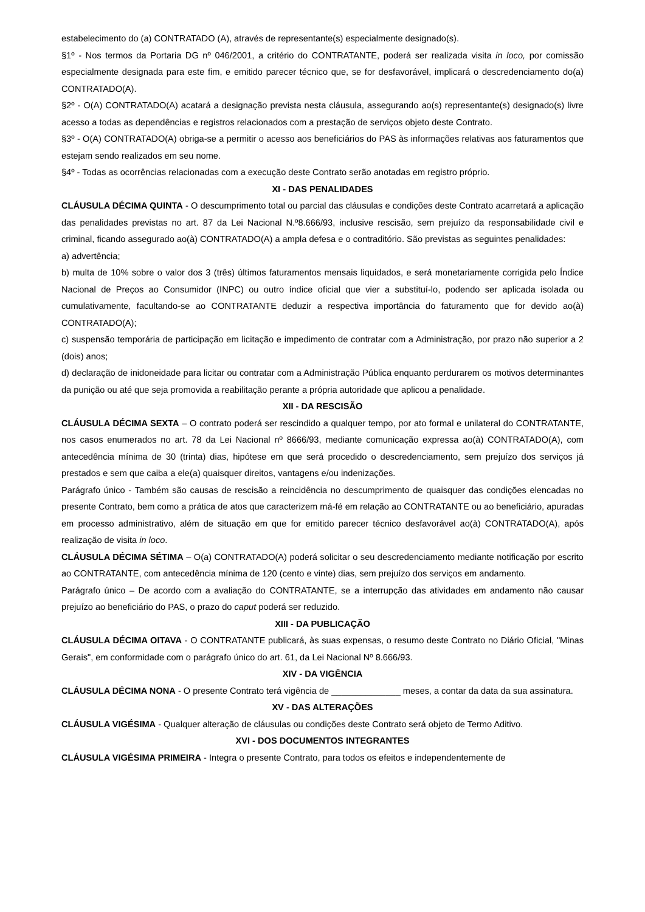estabelecimento do (a) CONTRATADO (A), através de representante(s) especialmente designado(s).
§1º - Nos termos da Portaria DG nº 046/2001, a critério do CONTRATANTE, poderá ser realizada visita in loco, por comissão especialmente designada para este fim, e emitido parecer técnico que, se for desfavorável, implicará o descredenciamento do(a) CONTRATADO(A).
§2º - O(A) CONTRATADO(A) acatará a designação prevista nesta cláusula, assegurando ao(s) representante(s) designado(s) livre acesso a todas as dependências e registros relacionados com a prestação de serviços objeto deste Contrato.
§3º - O(A) CONTRATADO(A) obriga-se a permitir o acesso aos beneficiários do PAS às informações relativas aos faturamentos que estejam sendo realizados em seu nome.
§4º - Todas as ocorrências relacionadas com a execução deste Contrato serão anotadas em registro próprio.
XI - DAS PENALIDADES
CLÁUSULA DÉCIMA QUINTA - O descumprimento total ou parcial das cláusulas e condições deste Contrato acarretará a aplicação das penalidades previstas no art. 87 da Lei Nacional N.º8.666/93, inclusive rescisão, sem prejuízo da responsabilidade civil e criminal, ficando assegurado ao(à) CONTRATADO(A) a ampla defesa e o contraditório. São previstas as seguintes penalidades:
a) advertência;
b) multa de 10% sobre o valor dos 3 (três) últimos faturamentos mensais liquidados, e será monetariamente corrigida pelo Índice Nacional de Preços ao Consumidor (INPC) ou outro índice oficial que vier a substituí-lo, podendo ser aplicada isolada ou cumulativamente, facultando-se ao CONTRATANTE deduzir a respectiva importância do faturamento que for devido ao(à) CONTRATADO(A);
c) suspensão temporária de participação em licitação e impedimento de contratar com a Administração, por prazo não superior a 2 (dois) anos;
d) declaração de inidoneidade para licitar ou contratar com a Administração Pública enquanto perdurarem os motivos determinantes da punição ou até que seja promovida a reabilitação perante a própria autoridade que aplicou a penalidade.
XII - DA RESCISÃO
CLÁUSULA DÉCIMA SEXTA – O contrato poderá ser rescindido a qualquer tempo, por ato formal e unilateral do CONTRATANTE, nos casos enumerados no art. 78 da Lei Nacional nº 8666/93, mediante comunicação expressa ao(à) CONTRATADO(A), com antecedência mínima de 30 (trinta) dias, hipótese em que será procedido o descredenciamento, sem prejuízo dos serviços já prestados e sem que caiba a ele(a) quaisquer direitos, vantagens e/ou indenizações.
Parágrafo único - Também são causas de rescisão a reincidência no descumprimento de quaisquer das condições elencadas no presente Contrato, bem como a prática de atos que caracterizem má-fé em relação ao CONTRATANTE ou ao beneficiário, apuradas em processo administrativo, além de situação em que for emitido parecer técnico desfavorável ao(à) CONTRATADO(A), após realização de visita in loco.
CLÁUSULA DÉCIMA SÉTIMA – O(a) CONTRATADO(A) poderá solicitar o seu descredenciamento mediante notificação por escrito ao CONTRATANTE, com antecedência mínima de 120 (cento e vinte) dias, sem prejuízo dos serviços em andamento.
Parágrafo único – De acordo com a avaliação do CONTRATANTE, se a interrupção das atividades em andamento não causar prejuízo ao beneficiário do PAS, o prazo do caput poderá ser reduzido.
XIII - DA PUBLICAÇÃO
CLÁUSULA DÉCIMA OITAVA - O CONTRATANTE publicará, às suas expensas, o resumo deste Contrato no Diário Oficial, "Minas Gerais", em conformidade com o parágrafo único do art. 61, da Lei Nacional Nº 8.666/93.
XIV - DA VIGÊNCIA
CLÁUSULA DÉCIMA NONA - O presente Contrato terá vigência de ______________ meses, a contar da data da sua assinatura.
XV - DAS ALTERAÇÕES
CLÁUSULA VIGÉSIMA - Qualquer alteração de cláusulas ou condições deste Contrato será objeto de Termo Aditivo.
XVI - DOS DOCUMENTOS INTEGRANTES
CLÁUSULA VIGÉSIMA PRIMEIRA - Integra o presente Contrato, para todos os efeitos e independentemente de